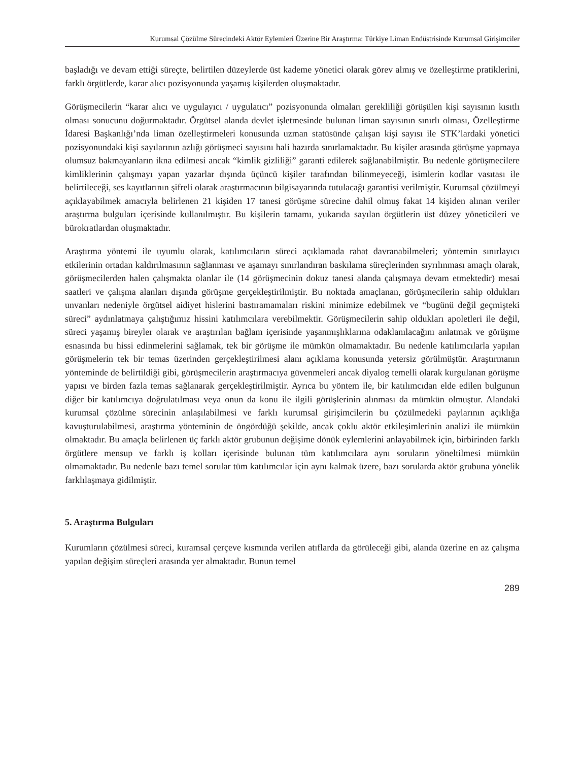Kurumsal Çözülme Sürecindeki Aktör Eylemleri Üzerine Bir Araştırma: Türkiye Liman Endüstrisinde Kurumsal Girişimciler
başladığı ve devam ettiği süreçte, belirtilen düzeylerde üst kademe yönetici olarak görev almış ve özelleştirme pratiklerini, farklı örgütlerde, karar alıcı pozisyonunda yaşamış kişilerden oluşmaktadır.
Görüşmecilerin “karar alıcı ve uygulayıcı / uygulatıcı” pozisyonunda olmaları gerekliliği görüşülen kişi sayısının kısıtlı olması sonucunu doğurmaktadır. Örgütsel alanda devlet işletmesinde bulunan liman sayısının sınırlı olması, Özelleştirme İdaresi Başkanlığı’nda liman özelleştirmeleri konusunda uzman statüsünde çalışan kişi sayısı ile STK’lardaki yönetici pozisyonundaki kişi sayılarının azlığı görüşmeci sayısını hali hazırda sınırlamaktadır. Bu kişiler arasında görüşme yapmaya olumsuz bakmayanların ikna edilmesi ancak “kimlik gizliliği” garanti edilerek sağlanabilmiştir. Bu nedenle görüşmecilere kimliklerinin çalışmayı yapan yazarlar dışında üçüncü kişiler tarafından bilinmeyeceği, isimlerin kodlar vasıtası ile belirtileceği, ses kayıtlarının şifreli olarak araştırmacının bilgisayarında tutulacağı garantisi verilmiştir. Kurumsal çözülmeyi açıklayabilmek amacıyla belirlenen 21 kişiden 17 tanesi görüşme sürecine dahil olmuş fakat 14 kişiden alınan veriler araştırma bulguları içerisinde kullanılmıştır. Bu kişilerin tamamı, yukarıda sayılan örgütlerin üst düzey yöneticileri ve bürokratlardan oluşmaktadır.
Araştırma yöntemi ile uyumlu olarak, katılımcıların süreci açıklamada rahat davranabilmeleri; yöntemin sınırlayıcı etkilerinin ortadan kaldırılmasının sağlanması ve aşamayı sınırlandıran baskılama süreçlerinden sıyrılınması amaçlı olarak, görüşmecilerden halen çalışmakta olanlar ile (14 görüşmecinin dokuz tanesi alanda çalışmaya devam etmektedir) mesai saatleri ve çalışma alanları dışında görüşme gerçekleştirilmiştir. Bu noktada amaçlanan, görüşmecilerin sahip oldukları unvanları nedeniyle örgütsel aidiyet hislerini bastıramamaları riskini minimize edebilmek ve “bugünü değil geçmişteki süreci” aydınlatmaya çalıştığımız hissini katılımcılara verebilmektir. Görüşmecilerin sahip oldukları apoletleri ile değil, süreci yaşamış bireyler olarak ve araştırılan bağlam içerisinde yaşanmışlıklarına odaklanılacağını anlatmak ve görüşme esnasında bu hissi edinmelerini sağlamak, tek bir görüşme ile mümkün olmamaktadır. Bu nedenle katılımcılarla yapılan görüşmelerin tek bir temas üzerinden gerçekleştirilmesi alanı açıklama konusunda yetersiz görülmüştür. Araştırmanın yönteminde de belirtildiği gibi, görüşmecilerin araştırmacıya güvenmeleri ancak diyalog temelli olarak kurgulanan görüşme yapısı ve birden fazla temas sağlanarak gerçekleştirilmiştir. Ayrıca bu yöntem ile, bir katılımcıdan elde edilen bulgunun diğer bir katılımcıya doğrulatılması veya onun da konu ile ilgili görüşlerinin alınması da mümkün olmuştur. Alandaki kurumsal çözülme sürecinin anlaşılabilmesi ve farklı kurumsal girişimcilerin bu çözülmedeki paylarının açıklığa kavuşturulabilmesi, araştırma yönteminin de öngördüğü şekilde, ancak çoklu aktör etkileşimlerinin analizi ile mümkün olmaktadır. Bu amaçla belirlenen üç farklı aktör grubunun değişime dönük eylemlerini anlayabilmek için, birbirinden farklı örgütlere mensup ve farklı iş kolları içerisinde bulunan tüm katılımcılara aynı soruların yöneltilmesi mümkün olmamaktadır. Bu nedenle bazı temel sorular tüm katılımcılar için aynı kalmak üzere, bazı sorularda aktör grubuna yönelik farklılaşmaya gidilmiştir.
5. Araştırma Bulguları
Kurumların çözülmesi süreci, kuramsal çerçeve kısmında verilen atıflarda da görüleceği gibi, alanda üzerine en az çalışma yapılan değişim süreçleri arasında yer almaktadır. Bunun temel
289